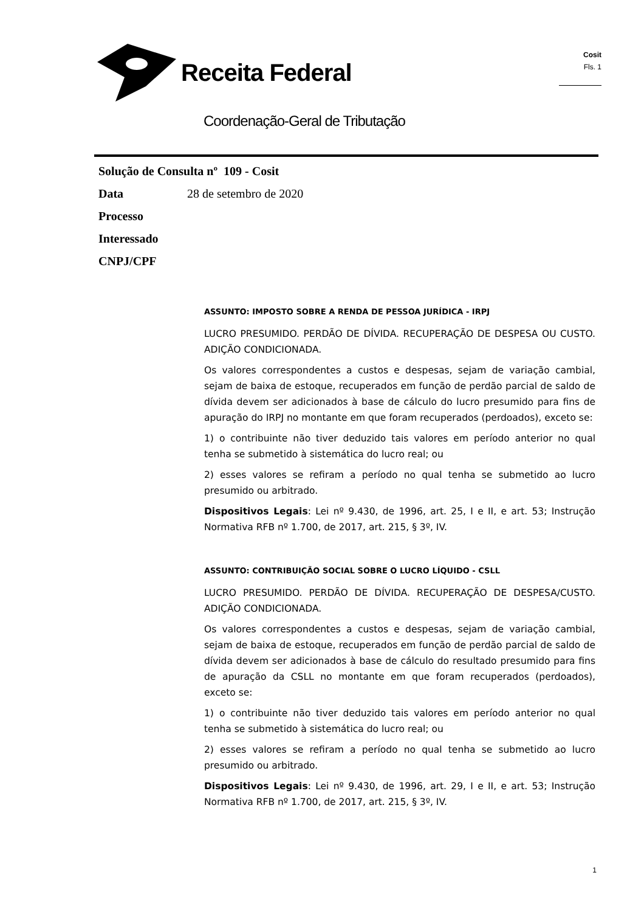Receita Federal
Coordenação-Geral de Tributação
Cosit
Fls. 1
Solução de Consulta nº 109 - Cosit
Data 28 de setembro de 2020
Processo
Interessado
CNPJ/CPF
ASSUNTO: IMPOSTO SOBRE A RENDA DE PESSOA JURÍDICA - IRPJ
LUCRO PRESUMIDO. PERDÃO DE DÍVIDA. RECUPERAÇÃO DE DESPESA OU CUSTO. ADIÇÃO CONDICIONADA.
Os valores correspondentes a custos e despesas, sejam de variação cambial, sejam de baixa de estoque, recuperados em função de perdão parcial de saldo de dívida devem ser adicionados à base de cálculo do lucro presumido para fins de apuração do IRPJ no montante em que foram recuperados (perdoados), exceto se:
1) o contribuinte não tiver deduzido tais valores em período anterior no qual tenha se submetido à sistemática do lucro real; ou
2) esses valores se refiram a período no qual tenha se submetido ao lucro presumido ou arbitrado.
Dispositivos Legais: Lei nº 9.430, de 1996, art. 25, I e II, e art. 53; Instrução Normativa RFB nº 1.700, de 2017, art. 215, § 3º, IV.
ASSUNTO: CONTRIBUIÇÃO SOCIAL SOBRE O LUCRO LÍQUIDO - CSLL
LUCRO PRESUMIDO. PERDÃO DE DÍVIDA. RECUPERAÇÃO DE DESPESA/CUSTO. ADIÇÃO CONDICIONADA.
Os valores correspondentes a custos e despesas, sejam de variação cambial, sejam de baixa de estoque, recuperados em função de perdão parcial de saldo de dívida devem ser adicionados à base de cálculo do resultado presumido para fins de apuração da CSLL no montante em que foram recuperados (perdoados), exceto se:
1) o contribuinte não tiver deduzido tais valores em período anterior no qual tenha se submetido à sistemática do lucro real; ou
2) esses valores se refiram a período no qual tenha se submetido ao lucro presumido ou arbitrado.
Dispositivos Legais: Lei nº 9.430, de 1996, art. 29, I e II, e art. 53; Instrução Normativa RFB nº 1.700, de 2017, art. 215, § 3º, IV.
1